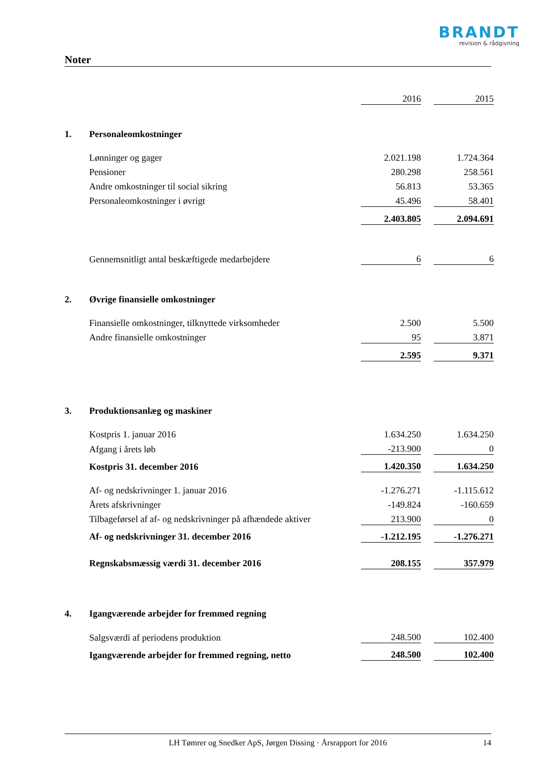BRANDT
revision & rådgivning
Noter
| | | 2016 | | 2015 |
| 1. | Personaleomkostninger | | | |
| | Lønninger og gager | 2.021.198 | | 1.724.364 |
| | Pensioner | 280.298 | | 258.561 |
| | Andre omkostninger til social sikring | 56.813 | | 53.365 |
| | Personaleomkostninger i øvrigt | 45.496 | | 58.401 |
| | | 2.403.805 | | 2.094.691 |
| | Gennemsnitligt antal beskæftigede medarbejdere | 6 | | 6 |
| 2. | Øvrige finansielle omkostninger | | | |
| | Finansielle omkostninger, tilknyttede virksomheder | 2.500 | | 5.500 |
| | Andre finansielle omkostninger | 95 | | 3.871 |
| | | 2.595 | | 9.371 |
| 3. | Produktionsanlæg og maskiner | | | |
| | Kostpris 1. januar 2016 | 1.634.250 | | 1.634.250 |
| | Afgang i årets løb | -213.900 | | 0 |
| | Kostpris 31. december 2016 | 1.420.350 | | 1.634.250 |
| | Af- og nedskrivninger 1. januar 2016 | -1.276.271 | | -1.115.612 |
| | Årets afskrivninger | -149.824 | | -160.659 |
| | Tilbageførsel af af- og nedskrivninger på afhændede aktiver | 213.900 | | 0 |
| | Af- og nedskrivninger 31. december 2016 | -1.212.195 | | -1.276.271 |
| | Regnskabsmæssig værdi 31. december 2016 | 208.155 | | 357.979 |
| 4. | Igangværende arbejder for fremmed regning | | | |
| | Salgsværdi af periodens produktion | 248.500 | | 102.400 |
| | Igangværende arbejder for fremmed regning, netto | 248.500 | | 102.400 |
LH Tømrer og Snedker ApS, Jørgen Dissing · Årsrapport for 2016 14